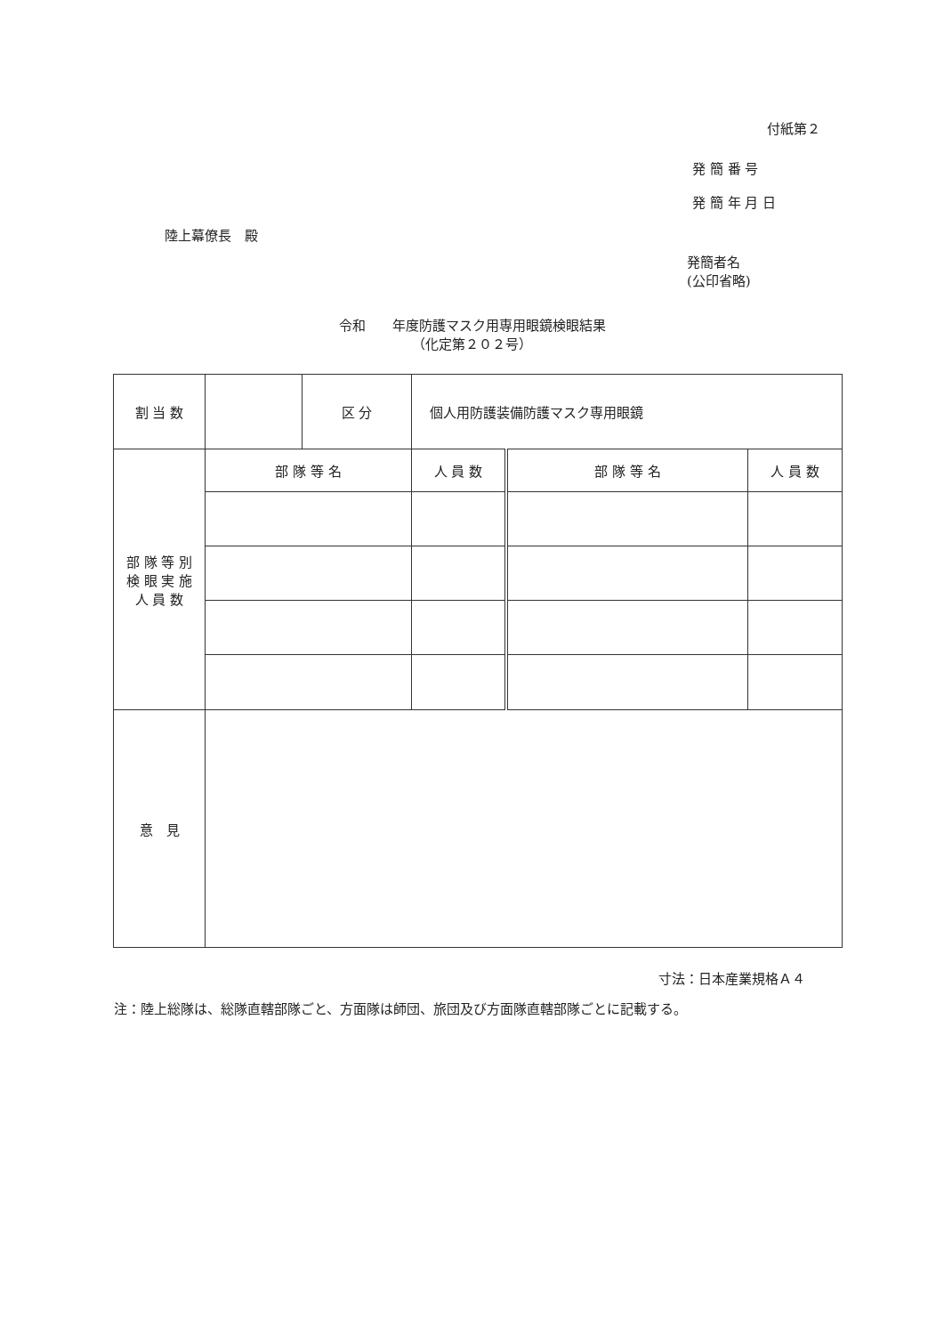付紙第２
発 簡 番 号
発 簡 年 月 日
陸上幕僚長　殿
発簡者名
(公印省略)
令和　　年度防護マスク用専用眼鏡検眼結果
（化定第２０２号）
| 割 当 数 | | 区 分 | 個人用防護装備防護マスク専用眼鏡 | | |
| 部 隊 等 別 検 眼 実 施 人 員 数 | 部 隊 等 名 | | 人 員 数 | 部 隊 等 名 | 人 員 数 |
| 意 見 | | | | | |
寸法：日本産業規格Ａ４
注：陸上総隊は、総隊直轄部隊ごと、方面隊は師団、旅団及び方面隊直轄部隊ごとに記載する。